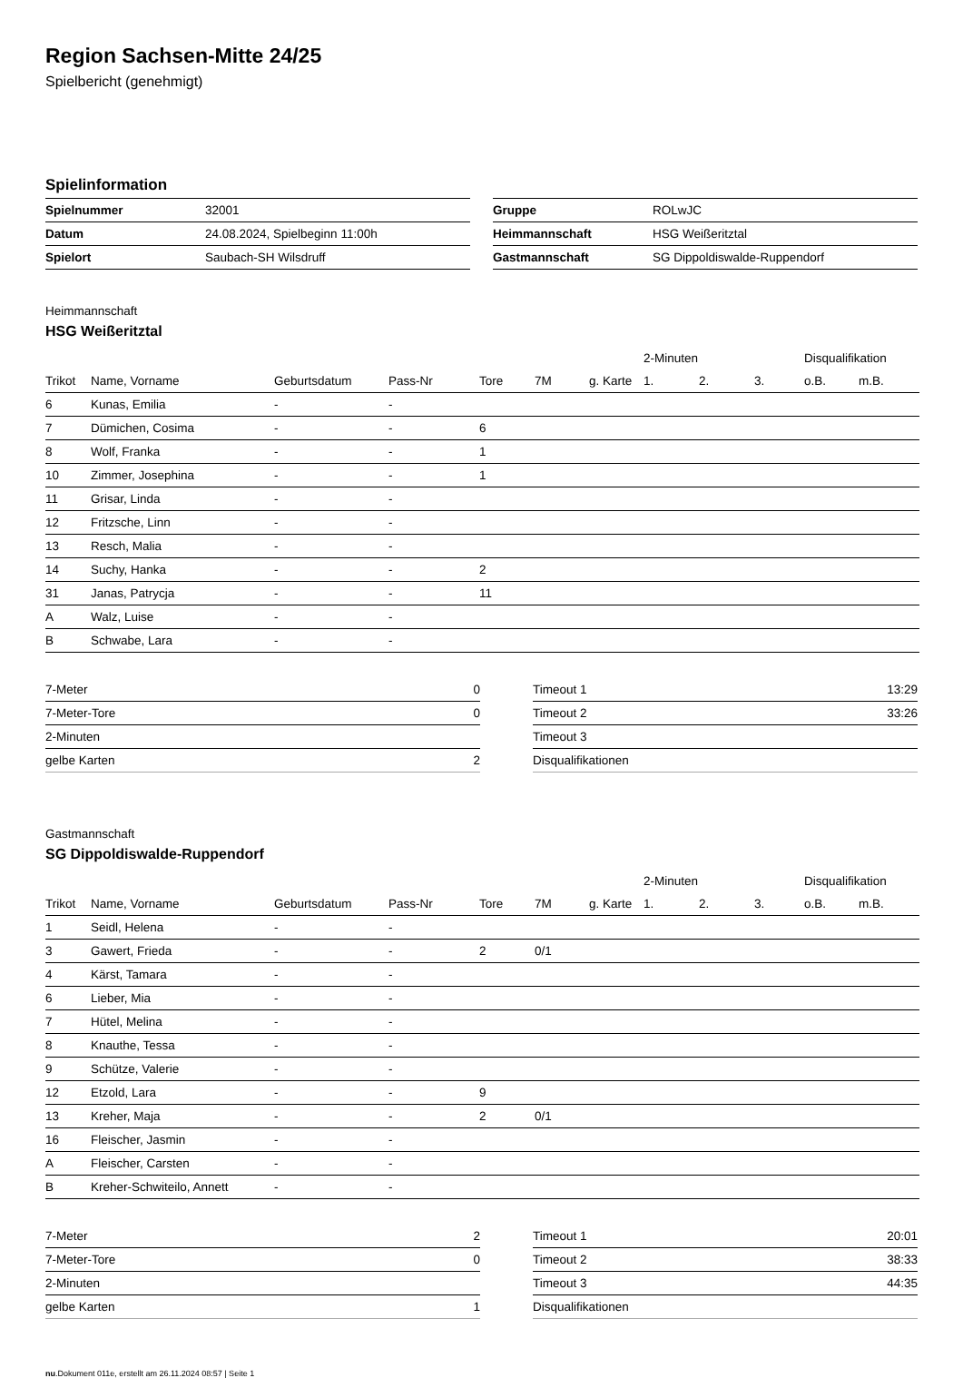Region Sachsen-Mitte 24/25
Spielbericht (genehmigt)
Spielinformation
| Spielnummer | 32001 |
| Datum | 24.08.2024, Spielbeginn 11:00h |
| Spielort | Saubach-SH Wilsdruff |
| Gruppe | ROLwJC |
| Heimmannschaft | HSG Weißeritztal |
| Gastmannschaft | SG Dippoldiswalde-Ruppendorf |
Heimmannschaft
HSG Weißeritztal
| | | | | | | | 2-Minuten | | | Disqualifikation | |
| --- | --- | --- | --- | --- | --- | --- | --- | --- | --- | --- | --- |
| Trikot | Name, Vorname | Geburtsdatum | Pass-Nr | Tore | 7M | g. Karte | 1. | 2. | 3. | o.B. | m.B. |
| 6 | Kunas, Emilia | - | - | | | | | | | | |
| 7 | Dümichen, Cosima | - | - | 6 | | | | | | | |
| 8 | Wolf, Franka | - | - | 1 | | | | | | | |
| 10 | Zimmer, Josephina | - | - | 1 | | | | | | | |
| 11 | Grisar, Linda | - | - | | | | | | | | |
| 12 | Fritzsche, Linn | - | - | | | | | | | | |
| 13 | Resch, Malia | - | - | | | | | | | | |
| 14 | Suchy, Hanka | - | - | 2 | | | | | | | |
| 31 | Janas, Patrycja | - | - | 11 | | | | | | | |
| A | Walz, Luise | - | - | | | | | | | | |
| B | Schwabe, Lara | - | - | | | | | | | | |
| 7-Meter | 0 |
| 7-Meter-Tore | 0 |
| 2-Minuten | |
| gelbe Karten | 2 |
| Timeout 1 | 13:29 |
| Timeout 2 | 33:26 |
| Timeout 3 | |
| Disqualifikationen | |
Gastmannschaft
SG Dippoldiswalde-Ruppendorf
| | | | | | | | 2-Minuten | | | Disqualifikation | |
| --- | --- | --- | --- | --- | --- | --- | --- | --- | --- | --- | --- |
| Trikot | Name, Vorname | Geburtsdatum | Pass-Nr | Tore | 7M | g. Karte | 1. | 2. | 3. | o.B. | m.B. |
| 1 | Seidl, Helena | - | - | | | | | | | | |
| 3 | Gawert, Frieda | - | - | 2 | 0/1 | | | | | | |
| 4 | Kärst, Tamara | - | - | | | | | | | | |
| 6 | Lieber, Mia | - | - | | | | | | | | |
| 7 | Hütel, Melina | - | - | | | | | | | | |
| 8 | Knauthe, Tessa | - | - | | | | | | | | |
| 9 | Schütze, Valerie | - | - | | | | | | | | |
| 12 | Etzold, Lara | - | - | 9 | | | | | | | |
| 13 | Kreher, Maja | - | - | 2 | 0/1 | | | | | | |
| 16 | Fleischer, Jasmin | - | - | | | | | | | | |
| A | Fleischer, Carsten | - | - | | | | | | | | |
| B | Kreher-Schwiteilo, Annett | - | - | | | | | | | | |
| 7-Meter | 2 |
| 7-Meter-Tore | 0 |
| 2-Minuten | |
| gelbe Karten | 1 |
| Timeout 1 | 20:01 |
| Timeout 2 | 38:33 |
| Timeout 3 | 44:35 |
| Disqualifikationen | |
nu.Dokument 011e, erstellt am 26.11.2024 08:57 | Seite 1